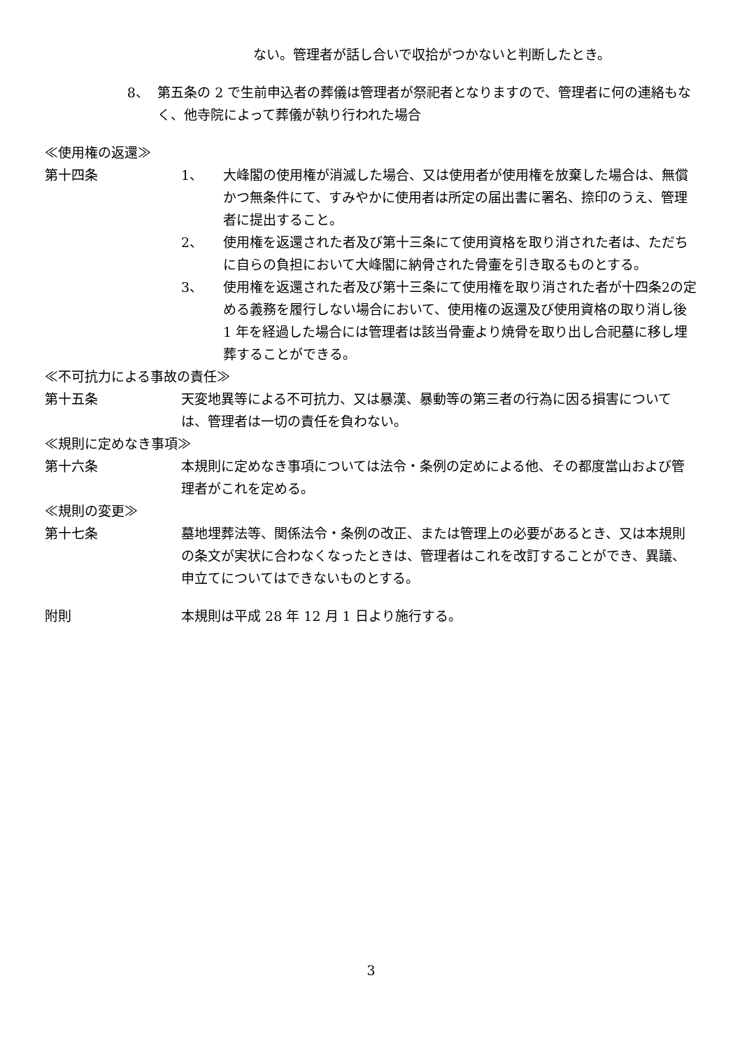ない。管理者が話し合いで収拾がつかないと判断したとき。
8、 第五条の 2 で生前申込者の葬儀は管理者が祭祀者となりますので、管理者に何の連絡もなく、他寺院によって葬儀が執り行われた場合
≪使用権の返還≫
第十四条 1、 大峰閣の使用権が消滅した場合、又は使用者が使用権を放棄した場合は、無償かつ無条件にて、すみやかに使用者は所定の届出書に署名、捺印のうえ、管理者に提出すること。
2、 使用権を返還された者及び第十三条にて使用資格を取り消された者は、ただちに自らの負担において大峰閣に納骨された骨壷を引き取るものとする。
3、 使用権を返還された者及び第十三条にて使用権を取り消された者が十四条2の定める義務を履行しない場合において、使用権の返還及び使用資格の取り消し後 1 年を経過した場合には管理者は該当骨壷より焼骨を取り出し合祀墓に移し埋葬することができる。
≪不可抗力による事故の責任≫
第十五条 天変地異等による不可抗力、又は暴漢、暴動等の第三者の行為に因る損害については、管理者は一切の責任を負わない。
≪規則に定めなき事項≫
第十六条 本規則に定めなき事項については法令・条例の定めによる他、その都度當山および管理者がこれを定める。
≪規則の変更≫
第十七条 墓地埋葬法等、関係法令・条例の改正、または管理上の必要があるとき、又は本規則の条文が実状に合わなくなったときは、管理者はこれを改訂することができ、異議、申立てについてはできないものとする。
附則 本規則は平成 28 年 12 月 1 日より施行する。
3